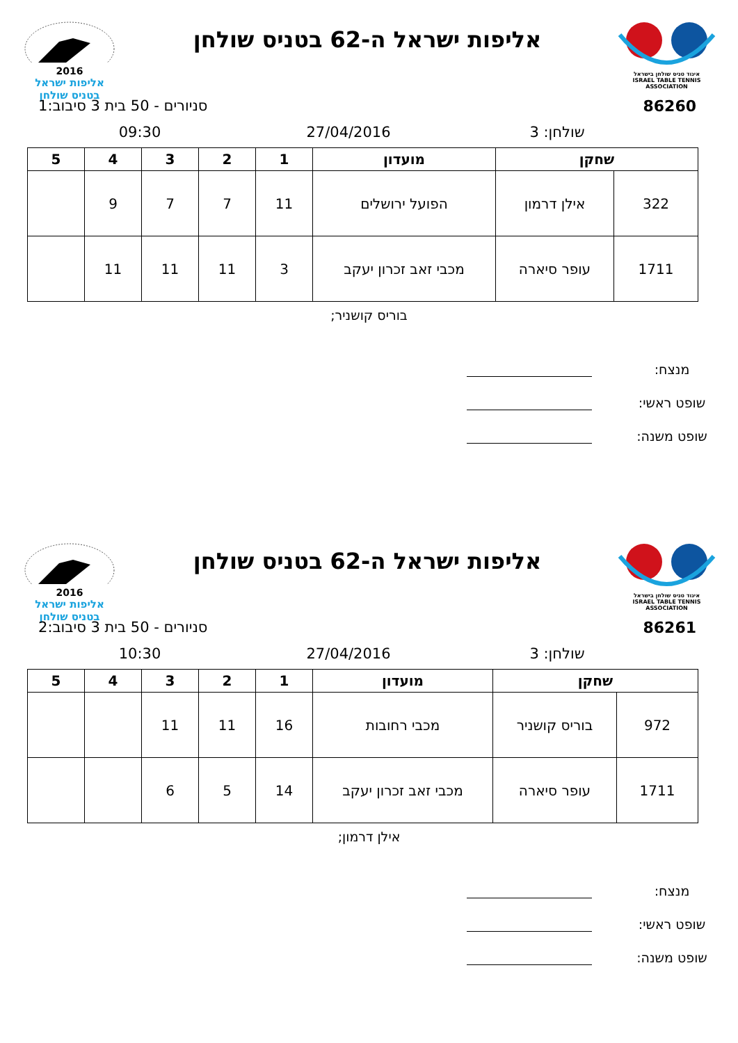איגוד טניס שולחן בישראל
ISRAEL TABLE TENNIS ASSOCIATION
אליפות ישראל ה-62 בטניס שולחן
2016
אליפות ישראל
בטניס שולחן
86260 סניורים - 50 בית 3 סיבוב:1
שולחן: 3 27/04/2016 09:30
| שחקן | | מועדון | 1 | 2 | 3 | 4 | 5 |
| --- | --- | --- | --- | --- | --- | --- | --- |
| 322 | אילן דרמון | הפועל ירושלים | 11 | 7 | 7 | 9 | |
| 1711 | עופר סיארה | מכבי זאב זכרון יעקב | 3 | 11 | 11 | 11 | |
בוריס קושניר;
מנצח:
שופט ראשי:
שופט משנה:
איגוד טניס שולחן בישראל
ISRAEL TABLE TENNIS ASSOCIATION
אליפות ישראל ה-62 בטניס שולחן
2016
אליפות ישראל
בטניס שולחן
86261 סניורים - 50 בית 3 סיבוב:2
שולחן: 3 27/04/2016 10:30
| שחקן | | מועדון | 1 | 2 | 3 | 4 | 5 |
| --- | --- | --- | --- | --- | --- | --- | --- |
| 972 | בוריס קושניר | מכבי רחובות | 16 | 11 | 11 | | |
| 1711 | עופר סיארה | מכבי זאב זכרון יעקב | 14 | 5 | 6 | | |
אילן דרמון;
מנצח:
שופט ראשי:
שופט משנה: